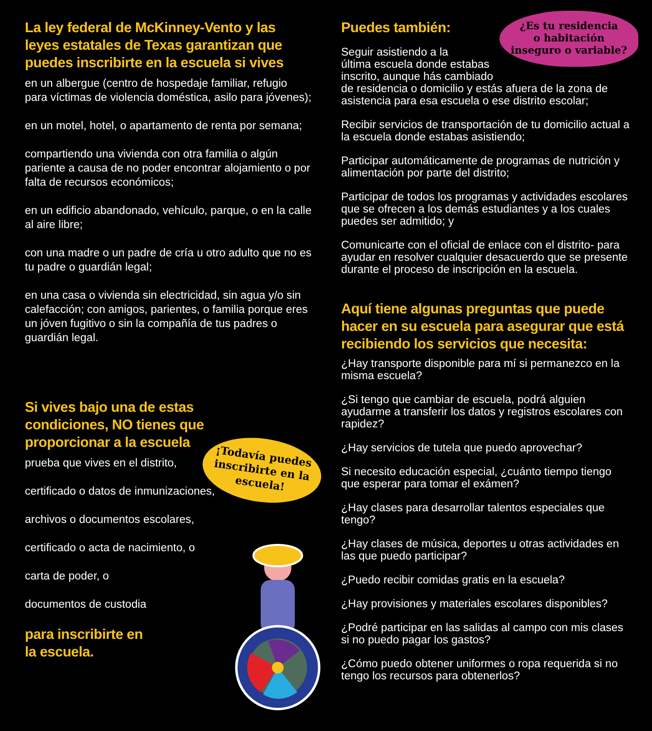La ley federal de McKinney-Vento y las leyes estatales de Texas garantizan que puedes inscribirte en la escuela si vives
en un albergue (centro de hospedaje familiar, refugio para víctimas de violencia doméstica, asilo para jóvenes);
en un motel, hotel, o apartamento de renta por semana;
compartiendo una vivienda con otra familia o algún pariente a causa de no poder encontrar alojamiento o por falta de recursos económicos;
en un edificio abandonado, vehículo, parque, o en la calle al aire libre;
con una madre o un padre de cría u otro adulto que no es tu padre o guardián legal;
en una casa o vivienda sin electricidad, sin agua y/o sin calefacción; con amigos, parientes, o familia porque eres un jóven fugitivo o sin la compañía de tus padres o guardián legal.
Si vives bajo una de estas condiciones, NO tienes que proporcionar a la escuela
prueba que vives en el distrito,
certificado o datos de inmunizaciones,
archivos o documentos escolares,
certificado o acta de nacimiento, o
carta de poder, o
documentos de custodia
para inscribirte en
la escuela.
Puedes también:
Seguir asistiendo a la
última escuela donde estabas
inscrito, aunque hás cambiado
de residencia o domicilio y estás afuera de la zona de asistencia para esa escuela o ese distrito escolar;
Recibir servicios de transportación de tu domicilio actual a la escuela donde estabas asistiendo;
Participar automáticamente de programas de nutrición y alimentación por parte del distrito;
Participar de todos los programas y actividades escolares que se ofrecen a los demás estudiantes y a los cuales puedes ser admitido; y
Comunicarte con el oficial de enlace con el distrito- para ayudar en resolver cualquier desacuerdo que se presente durante el proceso de inscripción en la escuela.
Aquí tiene algunas preguntas que puede hacer en su escuela para asegurar que está recibiendo los servicios que necesita:
¿Hay transporte disponible para mí si permanezco en la misma escuela?
¿Si tengo que cambiar de escuela, podrá alguien ayudarme a transferir los datos y registros escolares con rapidez?
¿Hay servicios de tutela que puedo aprovechar?
Si necesito educación especial, ¿cuánto tiempo tiengo que esperar para tomar el exámen?
¿Hay clases para desarrollar talentos especiales que tengo?
¿Hay clases de música, deportes u otras actividades en las que puedo participar?
¿Puedo recibir comidas gratis en la escuela?
¿Hay provisiones y materiales escolares disponibles?
¿Podré participar en las salidas al campo con mis clases si no puedo pagar los gastos?
¿Cómo puedo obtener uniformes o ropa requerida si no tengo los recursos para obtenerlos?
¿Es tu residencia
o habitación
inseguro o variable?
¡Todavía puedes inscribirte en la escuela!